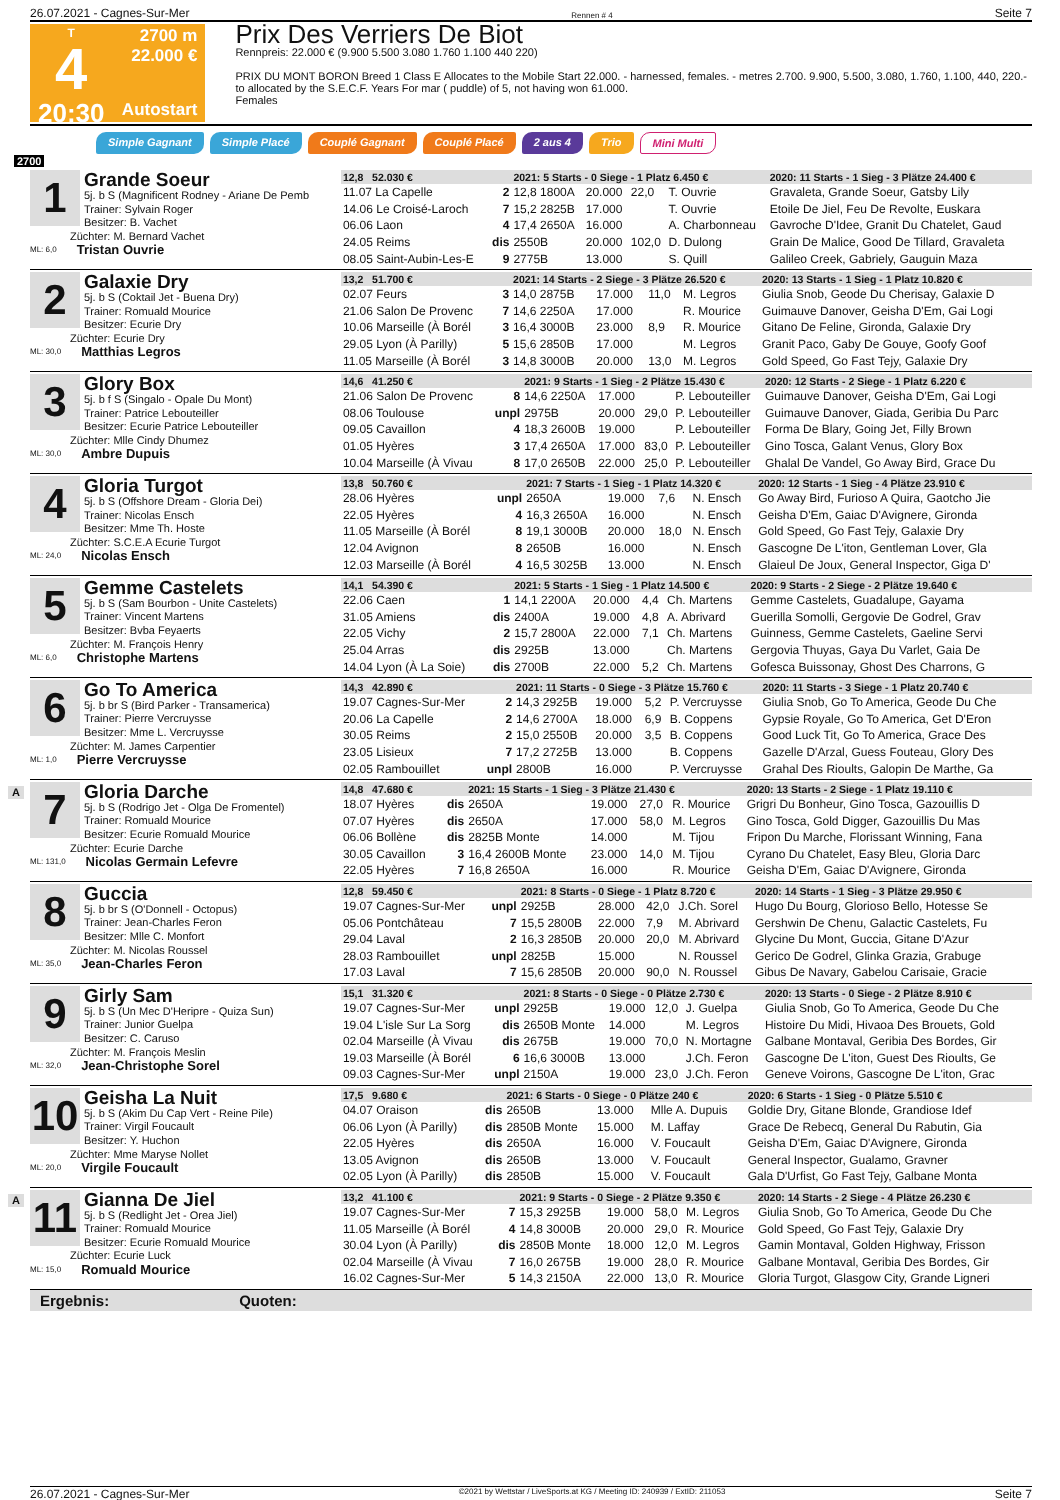26.07.2021 - Cagnes-Sur-Mer Rennen # 4 Seite 7
T
4
20:30
2700 m
22.000 €
Autostart
Prix Des Verriers De Biot
Rennpreis: 22.000 € (9.900 5.500 3.080 1.760 1.100 440 220)
PRIX DU MONT BORON Breed 1 Class E Allocates to the Mobile Start 22.000. - harnessed, females. - metres 2.700. 9.900, 5.500, 3.080, 1.760, 1.100, 440, 220.-to allocated by the S.E.C.F. Years For mar ( puddle) of 5, not having won 61.000.
Females
Simple Gagnant Simple Placé Couplé Gagnant Couplé Placé 2 aus 4 Trio Mini Multi
2700
1
Grande Soeur
5j. b S (Magnificent Rodney - Ariane De Pemb
Trainer: Sylvain Roger
Besitzer: B. Vachet
Züchter: M. Bernard Vachet
ML: 6,0 Tristan Ouvrie
| 12,8 52.030 € | | 2021: 5 Starts - 0 Siege - 1 Platz 6.450 € | | | | 2020: 11 Starts - 1 Sieg - 3 Plätze 24.400 € |
| 11.07 La Capelle | 2 | 12,8 1800A | 20.000 | 22,0 | T. Ouvrie | Gravaleta, Grande Soeur, Gatsby Lily |
| 14.06 Le Croisé-Laroch | 7 | 15,2 2825B | 17.000 | | T. Ouvrie | Etoile De Jiel, Feu De Revolte, Euskara |
| 06.06 Laon | 4 | 17,4 2650A | 16.000 | | A. Charbonneau | Gavroche D'Idee, Granit Du Chatelet, Gaud |
| 24.05 Reims | dis | 2550B | 20.000 | 102,0 | D. Dulong | Grain De Malice, Good De Tillard, Gravaleta |
| 08.05 Saint-Aubin-Les-E | 9 | 2775B | 13.000 | | S. Quill | Galileo Creek, Gabriely, Gauguin Maza |
2
Galaxie Dry
5j. b S (Coktail Jet - Buena Dry)
Trainer: Romuald Mourice
Besitzer: Ecurie Dry
Züchter: Ecurie Dry
ML: 30,0 Matthias Legros
| 13,2 51.700 € | | 2021: 14 Starts - 2 Siege - 3 Plätze 26.520 € | | | | 2020: 13 Starts - 1 Sieg - 1 Platz 10.820 € |
| 02.07 Feurs | 3 | 14,0 2875B | 17.000 | 11,0 | M. Legros | Giulia Snob, Geode Du Cherisay, Galaxie D |
| 21.06 Salon De Provenc | 7 | 14,6 2250A | 17.000 | | R. Mourice | Guimauve Danover, Geisha D'Em, Gai Logi |
| 10.06 Marseille (À Borél | 3 | 16,4 3000B | 23.000 | 8,9 | R. Mourice | Gitano De Feline, Gironda, Galaxie Dry |
| 29.05 Lyon (À Parilly) | 5 | 15,6 2850B | 17.000 | | M. Legros | Granit Paco, Gaby De Gouye, Goofy Goof |
| 11.05 Marseille (À Borél | 3 | 14,8 3000B | 20.000 | 13,0 | M. Legros | Gold Speed, Go Fast Tejy, Galaxie Dry |
3
Glory Box
5j. b f S (Singalo - Opale Du Mont)
Trainer: Patrice Lebouteiller
Besitzer: Ecurie Patrice Lebouteiller
Züchter: Mlle Cindy Dhumez
ML: 30,0 Ambre Dupuis
| 14,6 41.250 € | | 2021: 9 Starts - 1 Sieg - 2 Plätze 15.430 € | | | | 2020: 12 Starts - 2 Siege - 1 Platz 6.220 € |
| 21.06 Salon De Provenc | 8 | 14,6 2250A | 17.000 | | P. Lebouteiller | Guimauve Danover, Geisha D'Em, Gai Logi |
| 08.06 Toulouse | unpl | 2975B | 20.000 | 29,0 | P. Lebouteiller | Guimauve Danover, Giada, Geribia Du Parc |
| 09.05 Cavaillon | 4 | 18,3 2600B | 19.000 | | P. Lebouteiller | Forma De Blary, Going Jet, Filly Brown |
| 01.05 Hyères | 3 | 17,4 2650A | 17.000 | 83,0 | P. Lebouteiller | Gino Tosca, Galant Venus, Glory Box |
| 10.04 Marseille (À Vivau | 8 | 17,0 2650B | 22.000 | 25,0 | P. Lebouteiller | Ghalal De Vandel, Go Away Bird, Grace Du |
4
Gloria Turgot
5j. b S (Offshore Dream - Gloria Dei)
Trainer: Nicolas Ensch
Besitzer: Mme Th. Hoste
Züchter: S.C.E.A Ecurie Turgot
ML: 24,0 Nicolas Ensch
| 13,8 50.760 € | | 2021: 7 Starts - 1 Sieg - 1 Platz 14.320 € | | | | 2020: 12 Starts - 1 Sieg - 4 Plätze 23.910 € |
| 28.06 Hyères | unpl | 2650A | 19.000 | 7,6 | N. Ensch | Go Away Bird, Furioso A Quira, Gaotcho Jie |
| 22.05 Hyères | 4 | 16,3 2650A | 16.000 | | N. Ensch | Geisha D'Em, Gaiac D'Avignere, Gironda |
| 11.05 Marseille (À Borél | 8 | 19,1 3000B | 20.000 | 18,0 | N. Ensch | Gold Speed, Go Fast Tejy, Galaxie Dry |
| 12.04 Avignon | 8 | 2650B | 16.000 | | N. Ensch | Gascogne De L'iton, Gentleman Lover, Gla |
| 12.03 Marseille (À Borél | 4 | 16,5 3025B | 13.000 | | N. Ensch | Glaieul De Joux, General Inspector, Giga D' |
5
Gemme Castelets
5j. b S (Sam Bourbon - Unite Castelets)
Trainer: Vincent Martens
Besitzer: Bvba Feyaerts
Züchter: M. François Henry
ML: 6,0 Christophe Martens
| 14,1 54.390 € | | 2021: 5 Starts - 1 Sieg - 1 Platz 14.500 € | | | | 2020: 9 Starts - 2 Siege - 2 Plätze 19.640 € |
| 22.06 Caen | 1 | 14,1 2200A | 20.000 | 4,4 | Ch. Martens | Gemme Castelets, Guadalupe, Gayama |
| 31.05 Amiens | dis | 2400A | 19.000 | 4,8 | A. Abrivard | Guerilla Somolli, Gergovie De Godrel, Grav |
| 22.05 Vichy | 2 | 15,7 2800A | 22.000 | 7,1 | Ch. Martens | Guinness, Gemme Castelets, Gaeline Servi |
| 25.04 Arras | dis | 2925B | 13.000 | | Ch. Martens | Gergovia Thuyas, Gaya Du Varlet, Gaia De |
| 14.04 Lyon (À La Soie) | dis | 2700B | 22.000 | 5,2 | Ch. Martens | Gofesca Buissonay, Ghost Des Charrons, G |
6
Go To America
5j. b br S (Bird Parker - Transamerica)
Trainer: Pierre Vercruysse
Besitzer: Mme L. Vercruysse
Züchter: M. James Carpentier
ML: 1,0 Pierre Vercruysse
| 14,3 42.890 € | | 2021: 11 Starts - 0 Siege - 3 Plätze 15.760 € | | | | 2020: 11 Starts - 3 Siege - 1 Platz 20.740 € |
| 19.07 Cagnes-Sur-Mer | 2 | 14,3 2925B | 19.000 | 5,2 | P. Vercruysse | Giulia Snob, Go To America, Geode Du Che |
| 20.06 La Capelle | 2 | 14,6 2700A | 18.000 | 6,9 | B. Coppens | Gypsie Royale, Go To America, Get D'Eron |
| 30.05 Reims | 2 | 15,0 2550B | 20.000 | 3,5 | B. Coppens | Good Luck Tit, Go To America, Grace Des |
| 23.05 Lisieux | 7 | 17,2 2725B | 13.000 | | B. Coppens | Gazelle D'Arzal, Guess Fouteau, Glory Des |
| 02.05 Rambouillet | unpl | 2800B | 16.000 | | P. Vercruysse | Grahal Des Rioults, Galopin De Marthe, Ga |
A
7
Gloria Darche
5j. b S (Rodrigo Jet - Olga De Fromentel)
Trainer: Romuald Mourice
Besitzer: Ecurie Romuald Mourice
Züchter: Ecurie Darche
ML: 131,0 Nicolas Germain Lefevre
| 14,8 47.680 € | | 2021: 15 Starts - 1 Sieg - 3 Plätze 21.430 € | | | | 2020: 13 Starts - 2 Siege - 1 Platz 19.110 € |
| 18.07 Hyères | dis | 2650A | 19.000 | 27,0 | R. Mourice | Grigri Du Bonheur, Gino Tosca, Gazouillis D |
| 07.07 Hyères | dis | 2650A | 17.000 | 58,0 | M. Legros | Gino Tosca, Gold Digger, Gazouillis Du Mas |
| 06.06 Bollène | dis | 2825B Monte | 14.000 | | M. Tijou | Fripon Du Marche, Florissant Winning, Fana |
| 30.05 Cavaillon | 3 | 16,4 2600B Monte | 23.000 | 14,0 | M. Tijou | Cyrano Du Chatelet, Easy Bleu, Gloria Darc |
| 22.05 Hyères | 7 | 16,8 2650A | 16.000 | | R. Mourice | Geisha D'Em, Gaiac D'Avignere, Gironda |
8
Guccia
5j. b br S (O'Donnell - Octopus)
Trainer: Jean-Charles Feron
Besitzer: Mlle C. Monfort
Züchter: M. Nicolas Roussel
ML: 35,0 Jean-Charles Feron
| 12,8 59.450 € | | 2021: 8 Starts - 0 Siege - 1 Platz 8.720 € | | | | 2020: 14 Starts - 1 Sieg - 3 Plätze 29.950 € |
| 19.07 Cagnes-Sur-Mer | unpl | 2925B | 28.000 | 42,0 | J.Ch. Sorel | Hugo Du Bourg, Glorioso Bello, Hotesse Se |
| 05.06 Pontchâteau | 7 | 15,5 2800B | 22.000 | 7,9 | M. Abrivard | Gershwin De Chenu, Galactic Castelets, Fu |
| 29.04 Laval | 2 | 16,3 2850B | 20.000 | 20,0 | M. Abrivard | Glycine Du Mont, Guccia, Gitane D'Azur |
| 28.03 Rambouillet | unpl | 2825B | 15.000 | | N. Roussel | Gerico De Godrel, Glinka Grazia, Grabuge |
| 17.03 Laval | 7 | 15,6 2850B | 20.000 | 90,0 | N. Roussel | Gibus De Navary, Gabelou Carisaie, Gracie |
9
Girly Sam
5j. b S (Un Mec D'Heripre - Quiza Sun)
Trainer: Junior Guelpa
Besitzer: C. Caruso
Züchter: M. François Meslin
ML: 32,0 Jean-Christophe Sorel
| 15,1 31.320 € | | 2021: 8 Starts - 0 Siege - 0 Plätze 2.730 € | | | | 2020: 13 Starts - 0 Siege - 2 Plätze 8.910 € |
| 19.07 Cagnes-Sur-Mer | unpl | 2925B | 19.000 | 12,0 | J. Guelpa | Giulia Snob, Go To America, Geode Du Che |
| 19.04 L'isle Sur La Sorg | dis | 2650B Monte | 14.000 | | M. Legros | Histoire Du Midi, Hivaoa Des Brouets, Gold |
| 02.04 Marseille (À Vivau | dis | 2675B | 19.000 | 70,0 | N. Mortagne | Galbane Montaval, Geribia Des Bordes, Gir |
| 19.03 Marseille (À Borél | 6 | 16,6 3000B | 13.000 | | J.Ch. Feron | Gascogne De L'iton, Guest Des Rioults, Ge |
| 09.03 Cagnes-Sur-Mer | unpl | 2150A | 19.000 | 23,0 | J.Ch. Feron | Geneve Voirons, Gascogne De L'iton, Grac |
10
Geisha La Nuit
5j. b S (Akim Du Cap Vert - Reine Pile)
Trainer: Virgil Foucault
Besitzer: Y. Huchon
Züchter: Mme Maryse Nollet
ML: 20,0 Virgile Foucault
| 17,5 9.680 € | | 2021: 6 Starts - 0 Siege - 0 Plätze 240 € | | | | 2020: 6 Starts - 1 Sieg - 0 Plätze 5.510 € |
| 04.07 Oraison | dis | 2650B | 13.000 | | Mlle A. Dupuis | Goldie Dry, Gitane Blonde, Grandiose Idef |
| 06.06 Lyon (À Parilly) | dis | 2850B Monte | 15.000 | | M. Laffay | Grace De Rebecq, General Du Rabutin, Gia |
| 22.05 Hyères | dis | 2650A | 16.000 | | V. Foucault | Geisha D'Em, Gaiac D'Avignere, Gironda |
| 13.05 Avignon | dis | 2650B | 13.000 | | V. Foucault | General Inspector, Gualamo, Gravner |
| 02.05 Lyon (À Parilly) | dis | 2850B | 15.000 | | V. Foucault | Gala D'Urfist, Go Fast Tejy, Galbane Monta |
A
11
Gianna De Jiel
5j. b S (Redlight Jet - Orea Jiel)
Trainer: Romuald Mourice
Besitzer: Ecurie Romuald Mourice
Züchter: Ecurie Luck
ML: 15,0 Romuald Mourice
| 13,2 41.100 € | | 2021: 9 Starts - 0 Siege - 2 Plätze 9.350 € | | | | 2020: 14 Starts - 2 Siege - 4 Plätze 26.230 € |
| 19.07 Cagnes-Sur-Mer | 7 | 15,3 2925B | 19.000 | 58,0 | M. Legros | Giulia Snob, Go To America, Geode Du Che |
| 11.05 Marseille (À Borél | 4 | 14,8 3000B | 20.000 | 29,0 | R. Mourice | Gold Speed, Go Fast Tejy, Galaxie Dry |
| 30.04 Lyon (À Parilly) | dis | 2850B Monte | 18.000 | 12,0 | M. Legros | Gamin Montaval, Golden Highway, Frisson |
| 02.04 Marseille (À Vivau | 7 | 16,0 2675B | 19.000 | 28,0 | R. Mourice | Galbane Montaval, Geribia Des Bordes, Gir |
| 16.02 Cagnes-Sur-Mer | 5 | 14,3 2150A | 22.000 | 13,0 | R. Mourice | Gloria Turgot, Glasgow City, Grande Ligneri |
Ergebnis: Quoten:
26.07.2021 - Cagnes-Sur-Mer ©2021 by Wettstar / LiveSports.at KG / Meeting ID: 240939 / ExtID: 211053 Seite 7